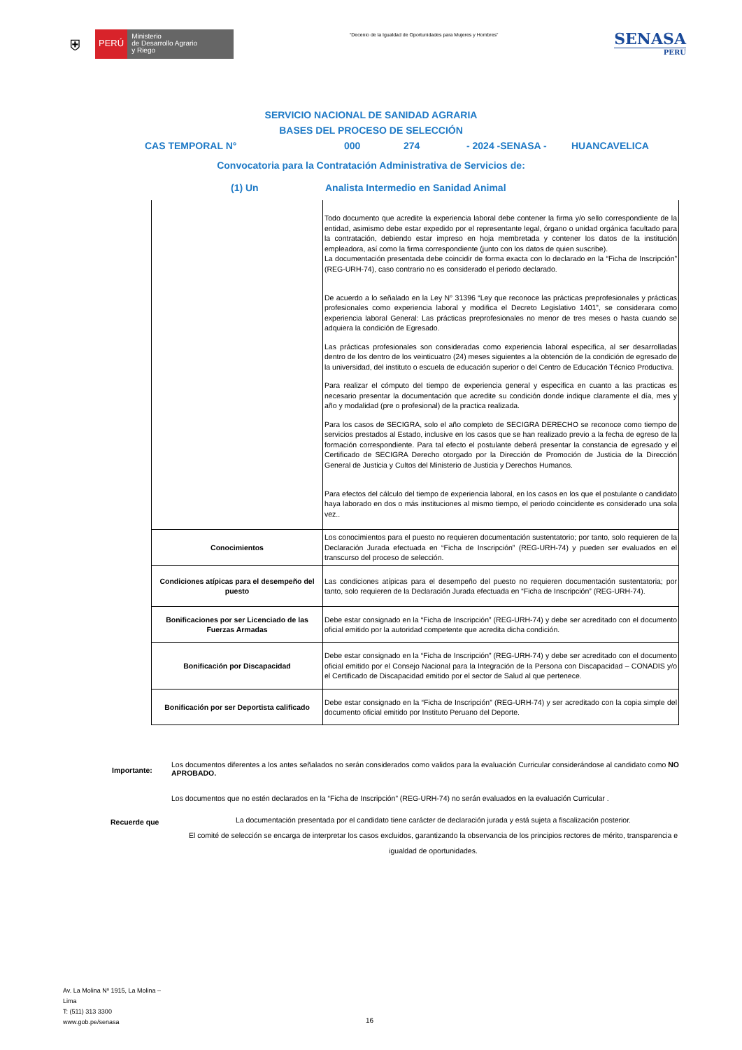⛨
PERÚ
Ministerio
de Desarrollo Agrario
y Riego
“Decenio de la Igualdad de Oportunidades para Mujeres y Hombres”
SENASA
PERU
SERVICIO NACIONAL DE SANIDAD AGRARIA
BASES DEL PROCESO DE SELECCIÓN
CAS TEMPORAL N° 000 274 - 2024 -SENASA - HUANCAVELICA
Convocatoria para la Contratación Administrativa de Servicios de:
(1) Un Analista Intermedio en Sanidad Animal
| | Todo documento que acredite la experiencia laboral debe contener la firma y/o sello correspondiente de la entidad, asimismo debe estar expedido por el representante legal, órgano o unidad orgánica facultado para la contratación, debiendo estar impreso en hoja membretada y contener los datos de la institución empleadora, así como la firma correspondiente (junto con los datos de quien suscribe). La documentación presentada debe coincidir de forma exacta con lo declarado en la “Ficha de Inscripción” (REG-URH-74), caso contrario no es considerado el periodo declarado. De acuerdo a lo señalado en la Ley N° 31396 “Ley que reconoce las prácticas preprofesionales y prácticas profesionales como experiencia laboral y modifica el Decreto Legislativo 1401”, se considerara como experiencia laboral General: Las prácticas preprofesionales no menor de tres meses o hasta cuando se adquiera la condición de Egresado. Las prácticas profesionales son consideradas como experiencia laboral especifica, al ser desarrolladas dentro de los dentro de los veinticuatro (24) meses siguientes a la obtención de la condición de egresado de la universidad, del instituto o escuela de educación superior o del Centro de Educación Técnico Productiva. Para realizar el cómputo del tiempo de experiencia general y especifica en cuanto a las practicas es necesario presentar la documentación que acredite su condición donde indique claramente el día, mes y año y modalidad (pre o profesional) de la practica realizada. Para los casos de SECIGRA, solo el año completo de SECIGRA DERECHO se reconoce como tiempo de servicios prestados al Estado, inclusive en los casos que se han realizado previo a la fecha de egreso de la formación correspondiente. Para tal efecto el postulante deberá presentar la constancia de egresado y el Certificado de SECIGRA Derecho otorgado por la Dirección de Promoción de Justicia de la Dirección General de Justicia y Cultos del Ministerio de Justicia y Derechos Humanos. Para efectos del cálculo del tiempo de experiencia laboral, en los casos en los que el postulante o candidato haya laborado en dos o más instituciones al mismo tiempo, el periodo coincidente es considerado una sola vez.. |
| Conocimientos | Los conocimientos para el puesto no requieren documentación sustentatorio; por tanto, solo requieren de la Declaración Jurada efectuada en “Ficha de Inscripción” (REG-URH-74) y pueden ser evaluados en el transcurso del proceso de selección. |
| Condiciones atípicas para el desempeño del puesto | Las condiciones atípicas para el desempeño del puesto no requieren documentación sustentatoria; por tanto, solo requieren de la Declaración Jurada efectuada en “Ficha de Inscripción” (REG-URH-74). |
| Bonificaciones por ser Licenciado de las Fuerzas Armadas | Debe estar consignado en la “Ficha de Inscripción” (REG-URH-74) y debe ser acreditado con el documento oficial emitido por la autoridad competente que acredita dicha condición. |
| Bonificación por Discapacidad | Debe estar consignado en la “Ficha de Inscripción” (REG-URH-74) y debe ser acreditado con el documento oficial emitido por el Consejo Nacional para la Integración de la Persona con Discapacidad – CONADIS y/o el Certificado de Discapacidad emitido por el sector de Salud al que pertenece. |
| Bonificación por ser Deportista calificado | Debe estar consignado en la “Ficha de Inscripción” (REG-URH-74) y ser acreditado con la copia simple del documento oficial emitido por Instituto Peruano del Deporte. |
Importante:
Los documentos diferentes a los antes señalados no serán considerados como validos para la evaluación Curricular considerándose al candidato como NO APROBADO.
Los documentos que no estén declarados en la “Ficha de Inscripción” (REG-URH-74) no serán evaluados en la evaluación Curricular .
Recuerde que
La documentación presentada por el candidato tiene carácter de declaración jurada y está sujeta a fiscalización posterior.
El comité de selección se encarga de interpretar los casos excluidos, garantizando la observancia de los principios rectores de mérito, transparencia e igualdad de oportunidades.
Av. La Molina Nº 1915, La Molina –
Lima
T: (511) 313 3300
www.gob.pe/senasa
16